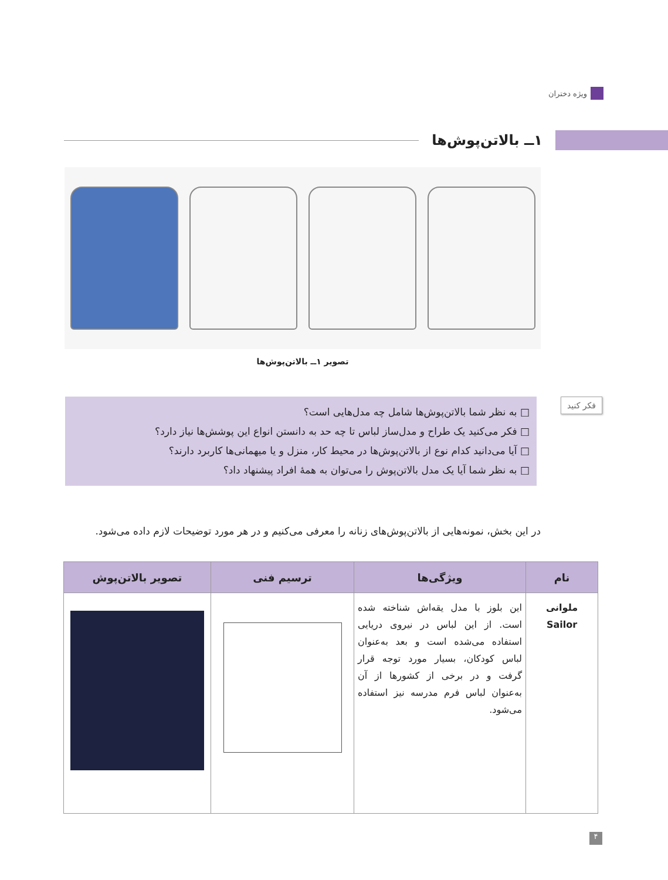ویژه دختران
۱ــ بالاتن‌پوش‌ها
تصویر ۱ــ بالاتن‌پوش‌ها
فکر کنید
□ به نظر شما بالاتن‌پوش‌ها شامل چه مدل‌هایی است؟
□ فکر می‌کنید یک طراح و مدل‌ساز لباس تا چه حد به دانستن انواع این پوشش‌ها نیاز دارد؟
□ آیا می‌دانید کدام نوع از بالاتن‌پوش‌ها در محیط کار، منزل و یا میهمانی‌ها کاربرد دارند؟
□ به نظر شما آیا یک مدل بالاتن‌پوش را می‌توان به همهٔ افراد پیشنهاد داد؟
در این بخش، نمونه‌هایی از بالاتن‌پوش‌های زنانه را معرفی می‌کنیم و در هر مورد توضیحات لازم داده می‌شود.
| نام | ویژگی‌ها | ترسیم فنی | تصویر بالاتن‌پوش |
| --- | --- | --- | --- |
| ملوانی Sailor | این بلوز با مدل یقه‌اش شناخته شده است. از این لباس در نیروی دریایی استفاده می‌شده است و بعد به‌عنوان لباس کودکان، بسیار مورد توجه قرار گرفت و در برخی از کشورها از آن به‌عنوان لباس فرم مدرسه نیز استفاده می‌شود. | | |
۴